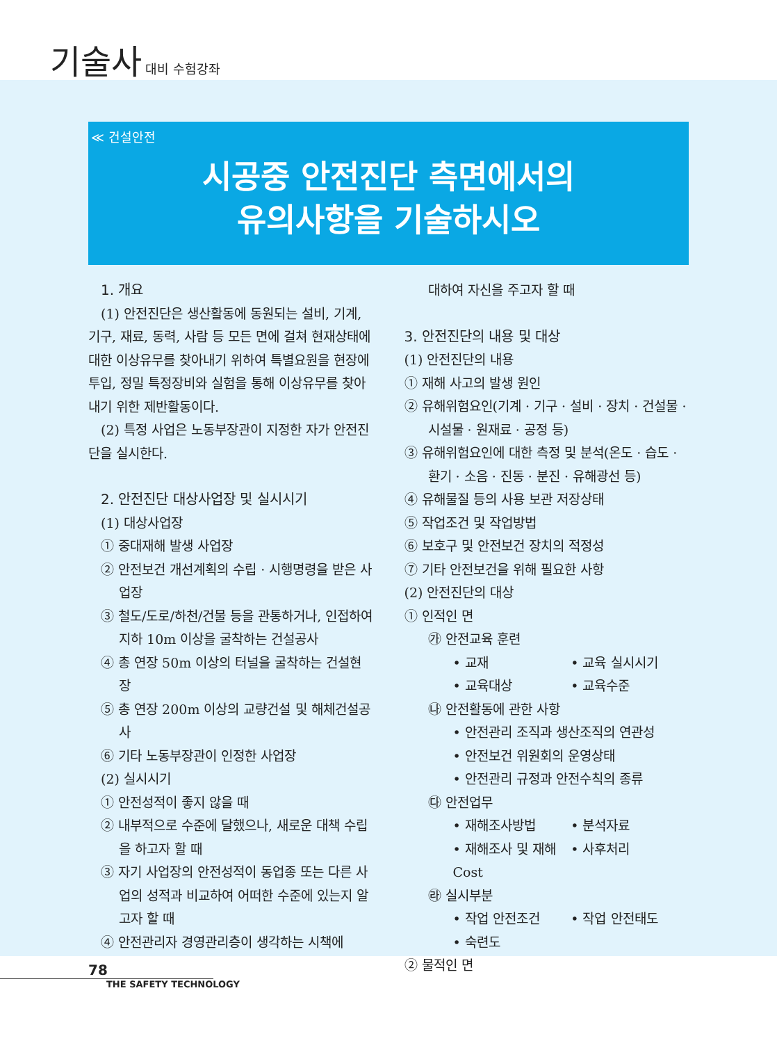기술사 대비 수험강좌
≪ 건설안전
시공중 안전진단 측면에서의
유의사항을 기술하시오
1. 개요
(1) 안전진단은 생산활동에 동원되는 설비, 기계, 기구, 재료, 동력, 사람 등 모든 면에 걸쳐 현재상태에 대한 이상유무를 찾아내기 위하여 특별요원을 현장에 투입, 정밀 특정장비와 실험을 통해 이상유무를 찾아내기 위한 제반활동이다.
(2) 특정 사업은 노동부장관이 지정한 자가 안전진단을 실시한다.
2. 안전진단 대상사업장 및 실시시기
(1) 대상사업장
① 중대재해 발생 사업장
② 안전보건 개선계획의 수립 · 시행명령을 받은 사업장
③ 철도/도로/하천/건물 등을 관통하거나, 인접하여 지하 10m 이상을 굴착하는 건설공사
④ 총 연장 50m 이상의 터널을 굴착하는 건설현장
⑤ 총 연장 200m 이상의 교량건설 및 해체건설공사
⑥ 기타 노동부장관이 인정한 사업장
(2) 실시시기
① 안전성적이 좋지 않을 때
② 내부적으로 수준에 달했으나, 새로운 대책 수립을 하고자 할 때
③ 자기 사업장의 안전성적이 동업종 또는 다른 사업의 성적과 비교하여 어떠한 수준에 있는지 알고자 할 때
④ 안전관리자 경영관리층이 생각하는 시책에
대하여 자신을 주고자 할 때
3. 안전진단의 내용 및 대상
(1) 안전진단의 내용
① 재해 사고의 발생 원인
② 유해위험요인(기계 · 기구 · 설비 · 장치 · 건설물 · 시설물 · 원재료 · 공정 등)
③ 유해위험요인에 대한 측정 및 분석(온도 · 습도 · 환기 · 소음 · 진동 · 분진 · 유해광선 등)
④ 유해물질 등의 사용 보관 저장상태
⑤ 작업조건 및 작업방법
⑥ 보호구 및 안전보건 장치의 적정성
⑦ 기타 안전보건을 위해 필요한 사항
(2) 안전진단의 대상
① 인적인 면
㉮ 안전교육 훈련
• 교재 • 교육 실시시기
• 교육대상 • 교육수준
㉯ 안전활동에 관한 사항
• 안전관리 조직과 생산조직의 연관성
• 안전보건 위원회의 운영상태
• 안전관리 규정과 안전수칙의 종류
㉰ 안전업무
• 재해조사방법 • 분석자료
• 재해조사 및 재해 Cost • 사후처리
㉱ 실시부분
• 작업 안전조건 • 작업 안전태도
• 숙련도
② 물적인 면
78
THE SAFETY TECHNOLOGY